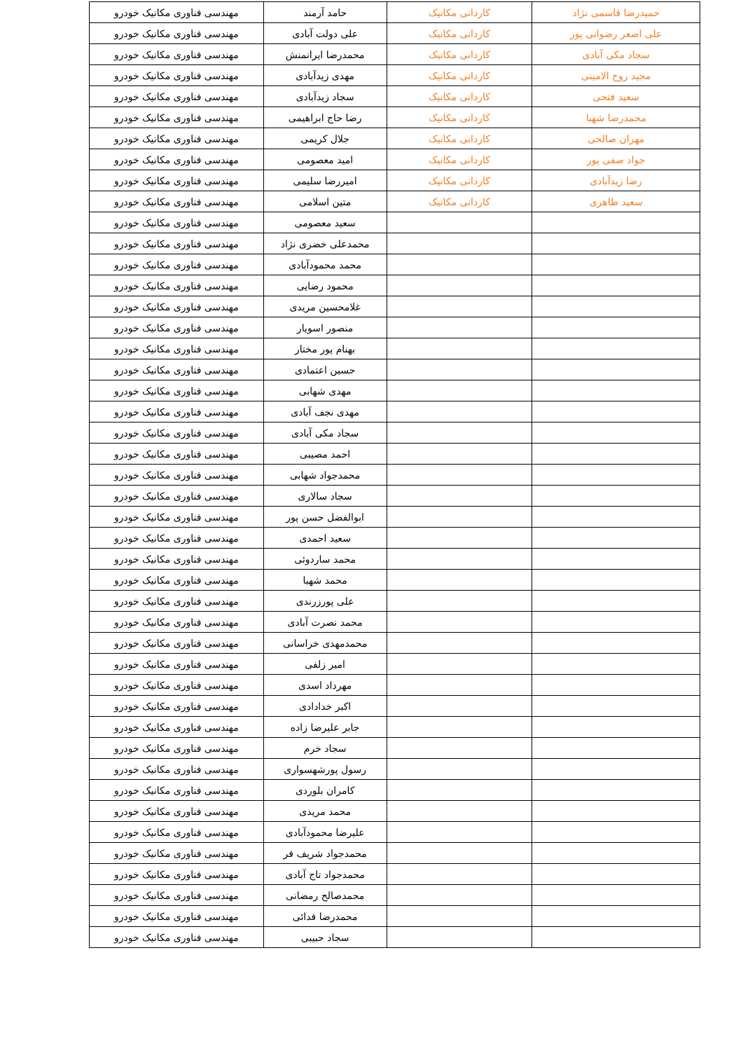| حمیدرضا قاسمی نژاد | کاردانی مکانیک | حامد آرمند | مهندسی فناوری مکانیک خودرو |
| علی اصغر رضوانی پور | کاردانی مکانیک | علی دولت آبادی | مهندسی فناوری مکانیک خودرو |
| سجاد مکی آبادی | کاردانی مکانیک | محمدرضا ایرانمنش | مهندسی فناوری مکانیک خودرو |
| مجید روح الامینی | کاردانی مکانیک | مهدی زیدآبادی | مهندسی فناوری مکانیک خودرو |
| سعید فتحی | کاردانی مکانیک | سجاد زیدآبادی | مهندسی فناوری مکانیک خودرو |
| محمدرضا شهبا | کاردانی مکانیک | رضا حاج ابراهیمی | مهندسی فناوری مکانیک خودرو |
| مهران صالحی | کاردانی مکانیک | جلال کریمی | مهندسی فناوری مکانیک خودرو |
| جواد صفی پور | کاردانی مکانیک | امید معصومی | مهندسی فناوری مکانیک خودرو |
| رضا زیدآبادی | کاردانی مکانیک | امیررضا سلیمی | مهندسی فناوری مکانیک خودرو |
| سعید طاهری | کاردانی مکانیک | متین اسلامی | مهندسی فناوری مکانیک خودرو |
| | | سعید معصومی | مهندسی فناوری مکانیک خودرو |
| | | محمدعلی خضری نژاد | مهندسی فناوری مکانیک خودرو |
| | | محمد محمودآبادی | مهندسی فناوری مکانیک خودرو |
| | | محمود رضایی | مهندسی فناوری مکانیک خودرو |
| | | غلامحسین مریدی | مهندسی فناوری مکانیک خودرو |
| | | منصور اسویار | مهندسی فناوری مکانیک خودرو |
| | | بهنام پور مختار | مهندسی فناوری مکانیک خودرو |
| | | حسین اعتمادی | مهندسی فناوری مکانیک خودرو |
| | | مهدی شهابی | مهندسی فناوری مکانیک خودرو |
| | | مهدی نجف آبادی | مهندسی فناوری مکانیک خودرو |
| | | سجاد مکی آبادی | مهندسی فناوری مکانیک خودرو |
| | | احمد مصیبی | مهندسی فناوری مکانیک خودرو |
| | | محمدجواد شهابی | مهندسی فناوری مکانیک خودرو |
| | | سجاد سالاری | مهندسی فناوری مکانیک خودرو |
| | | ابوالفضل حسن پور | مهندسی فناوری مکانیک خودرو |
| | | سعید احمدی | مهندسی فناوری مکانیک خودرو |
| | | محمد ساردوئی | مهندسی فناوری مکانیک خودرو |
| | | محمد شهبا | مهندسی فناوری مکانیک خودرو |
| | | علی پورزرندی | مهندسی فناوری مکانیک خودرو |
| | | محمد نصرت آبادی | مهندسی فناوری مکانیک خودرو |
| | | محمدمهدی خراسانی | مهندسی فناوری مکانیک خودرو |
| | | امیر زلفی | مهندسی فناوری مکانیک خودرو |
| | | مهرداد اسدی | مهندسی فناوری مکانیک خودرو |
| | | اکبر خدادادی | مهندسی فناوری مکانیک خودرو |
| | | جابر علیرضا زاده | مهندسی فناوری مکانیک خودرو |
| | | سجاد خرم | مهندسی فناوری مکانیک خودرو |
| | | رسول پورشهسواری | مهندسی فناوری مکانیک خودرو |
| | | کامران بلوردی | مهندسی فناوری مکانیک خودرو |
| | | محمد مریدی | مهندسی فناوری مکانیک خودرو |
| | | علیرضا محمودآبادی | مهندسی فناوری مکانیک خودرو |
| | | محمدجواد شریف فر | مهندسی فناوری مکانیک خودرو |
| | | محمدجواد تاج آبادی | مهندسی فناوری مکانیک خودرو |
| | | محمدصالح رمضانی | مهندسی فناوری مکانیک خودرو |
| | | محمدرضا فدائی | مهندسی فناوری مکانیک خودرو |
| | | سجاد حبیبی | مهندسی فناوری مکانیک خودرو |